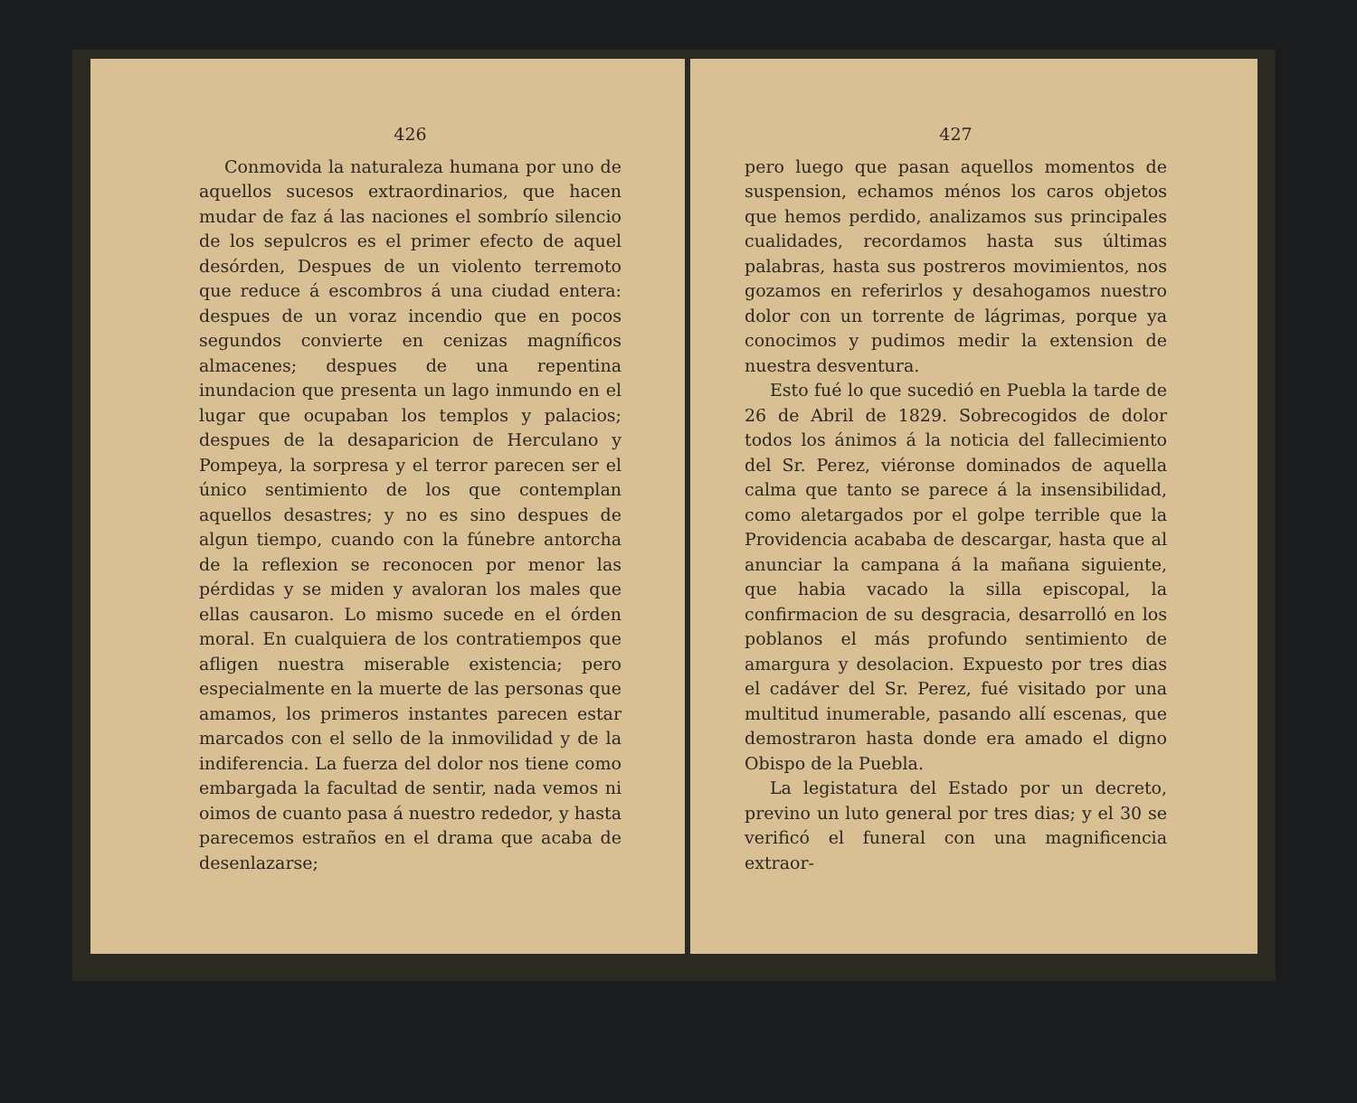426
Conmovida la naturaleza humana por uno de aquellos sucesos extraordinarios, que hacen mudar de faz á las naciones el sombrío silencio de los sepulcros es el primer efecto de aquel desórden, Despues de un violento terremoto que reduce á escombros á una ciudad entera: despues de un voraz incendio que en pocos segundos convierte en cenizas magníficos almacenes; despues de una repentina inundacion que presenta un lago inmundo en el lugar que ocupaban los templos y palacios; despues de la desaparicion de Herculano y Pompeya, la sorpresa y el terror parecen ser el único sentimiento de los que contemplan aquellos desastres; y no es sino despues de algun tiempo, cuando con la fúnebre antorcha de la reflexion se reconocen por menor las pérdidas y se miden y avaloran los males que ellas causaron. Lo mismo sucede en el órden moral. En cualquiera de los contratiempos que afligen nuestra miserable existencia; pero especialmente en la muerte de las personas que amamos, los primeros instantes parecen estar marcados con el sello de la inmovilidad y de la indiferencia. La fuerza del dolor nos tiene como embargada la facultad de sentir, nada vemos ni oimos de cuanto pasa á nuestro rededor, y hasta parecemos estraños en el drama que acaba de desenlazarse;
427
pero luego que pasan aquellos momentos de suspension, echamos ménos los caros objetos que hemos perdido, analizamos sus principales cualidades, recordamos hasta sus últimas palabras, hasta sus postreros movimientos, nos gozamos en referirlos y desahogamos nuestro dolor con un torrente de lágrimas, porque ya conocimos y pudimos medir la extension de nuestra desventura.
Esto fué lo que sucedió en Puebla la tarde de 26 de Abril de 1829. Sobrecogidos de dolor todos los ánimos á la noticia del fallecimiento del Sr. Perez, viéronse dominados de aquella calma que tanto se parece á la insensibilidad, como aletargados por el golpe terrible que la Providencia acababa de descargar, hasta que al anunciar la campana á la mañana siguiente, que habia vacado la silla episcopal, la confirmacion de su desgracia, desarrolló en los poblanos el más profundo sentimiento de amargura y desolacion. Expuesto por tres dias el cadáver del Sr. Perez, fué visitado por una multitud inumerable, pasando allí escenas, que demostraron hasta donde era amado el digno Obispo de la Puebla.
La legistatura del Estado por un decreto, previno un luto general por tres dias; y el 30 se verificó el funeral con una magnificencia extraor-